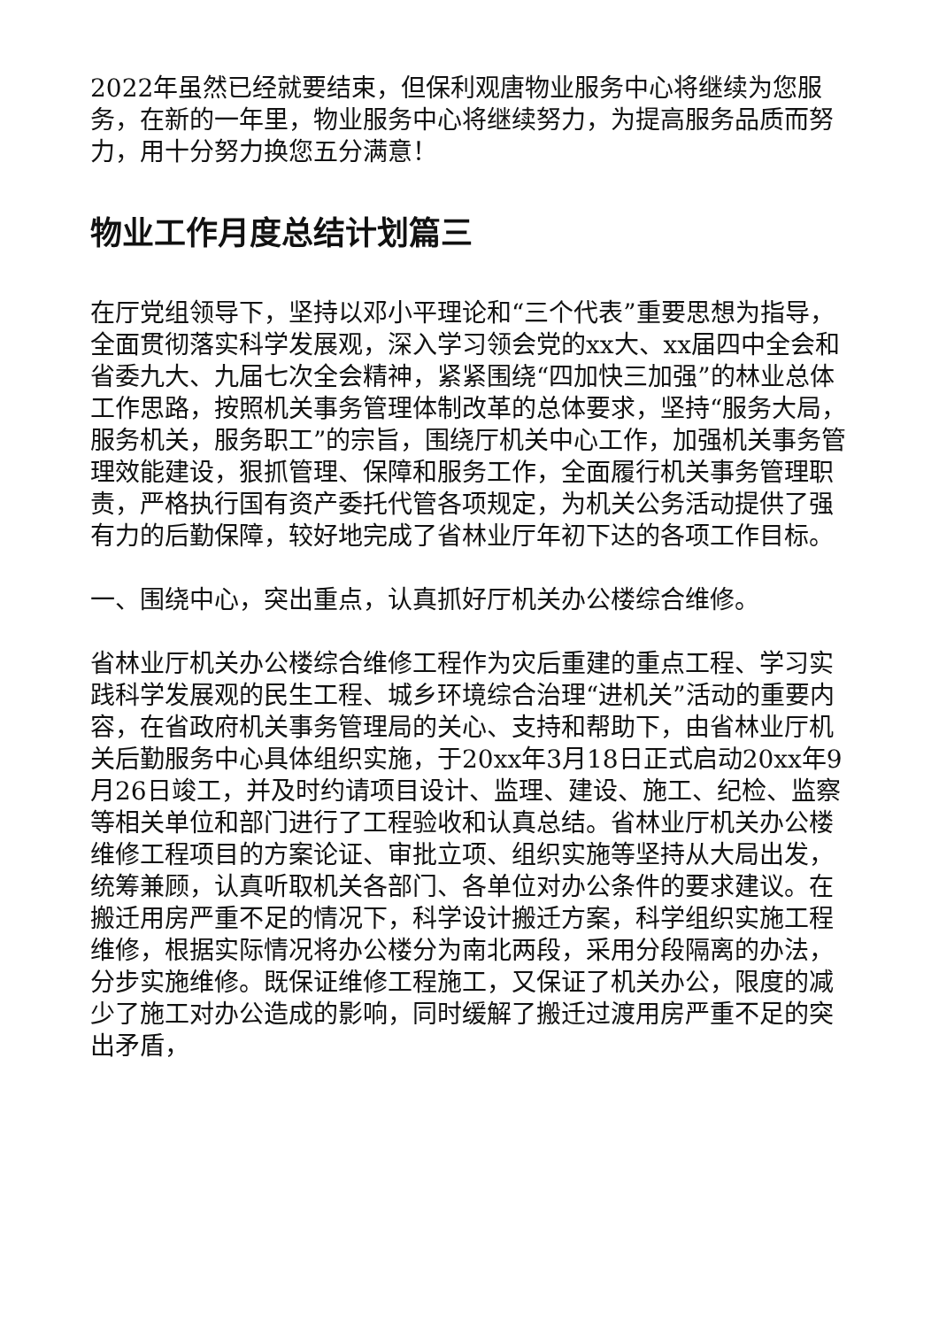2022年虽然已经就要结束，但保利观唐物业服务中心将继续为您服务，在新的一年里，物业服务中心将继续努力，为提高服务品质而努力，用十分努力换您五分满意！
物业工作月度总结计划篇三
在厅党组领导下，坚持以邓小平理论和“三个代表”重要思想为指导，全面贯彻落实科学发展观，深入学习领会党的xx大、xx届四中全会和省委九大、九届七次全会精神，紧紧围绕“四加快三加强”的林业总体工作思路，按照机关事务管理体制改革的总体要求，坚持“服务大局，服务机关，服务职工”的宗旨，围绕厅机关中心工作，加强机关事务管理效能建设，狠抓管理、保障和服务工作，全面履行机关事务管理职责，严格执行国有资产委托代管各项规定，为机关公务活动提供了强有力的后勤保障，较好地完成了省林业厅年初下达的各项工作目标。
一、围绕中心，突出重点，认真抓好厅机关办公楼综合维修。
省林业厅机关办公楼综合维修工程作为灾后重建的重点工程、学习实践科学发展观的民生工程、城乡环境综合治理“进机关”活动的重要内容，在省政府机关事务管理局的关心、支持和帮助下，由省林业厅机关后勤服务中心具体组织实施，于20xx年3月18日正式启动20xx年9月26日竣工，并及时约请项目设计、监理、建设、施工、纪检、监察等相关单位和部门进行了工程验收和认真总结。省林业厅机关办公楼维修工程项目的方案论证、审批立项、组织实施等坚持从大局出发，统筹兼顾，认真听取机关各部门、各单位对办公条件的要求建议。在搬迁用房严重不足的情况下，科学设计搬迁方案，科学组织实施工程维修，根据实际情况将办公楼分为南北两段，采用分段隔离的办法，分步实施维修。既保证维修工程施工，又保证了机关办公，限度的减少了施工对办公造成的影响，同时缓解了搬迁过渡用房严重不足的突出矛盾，